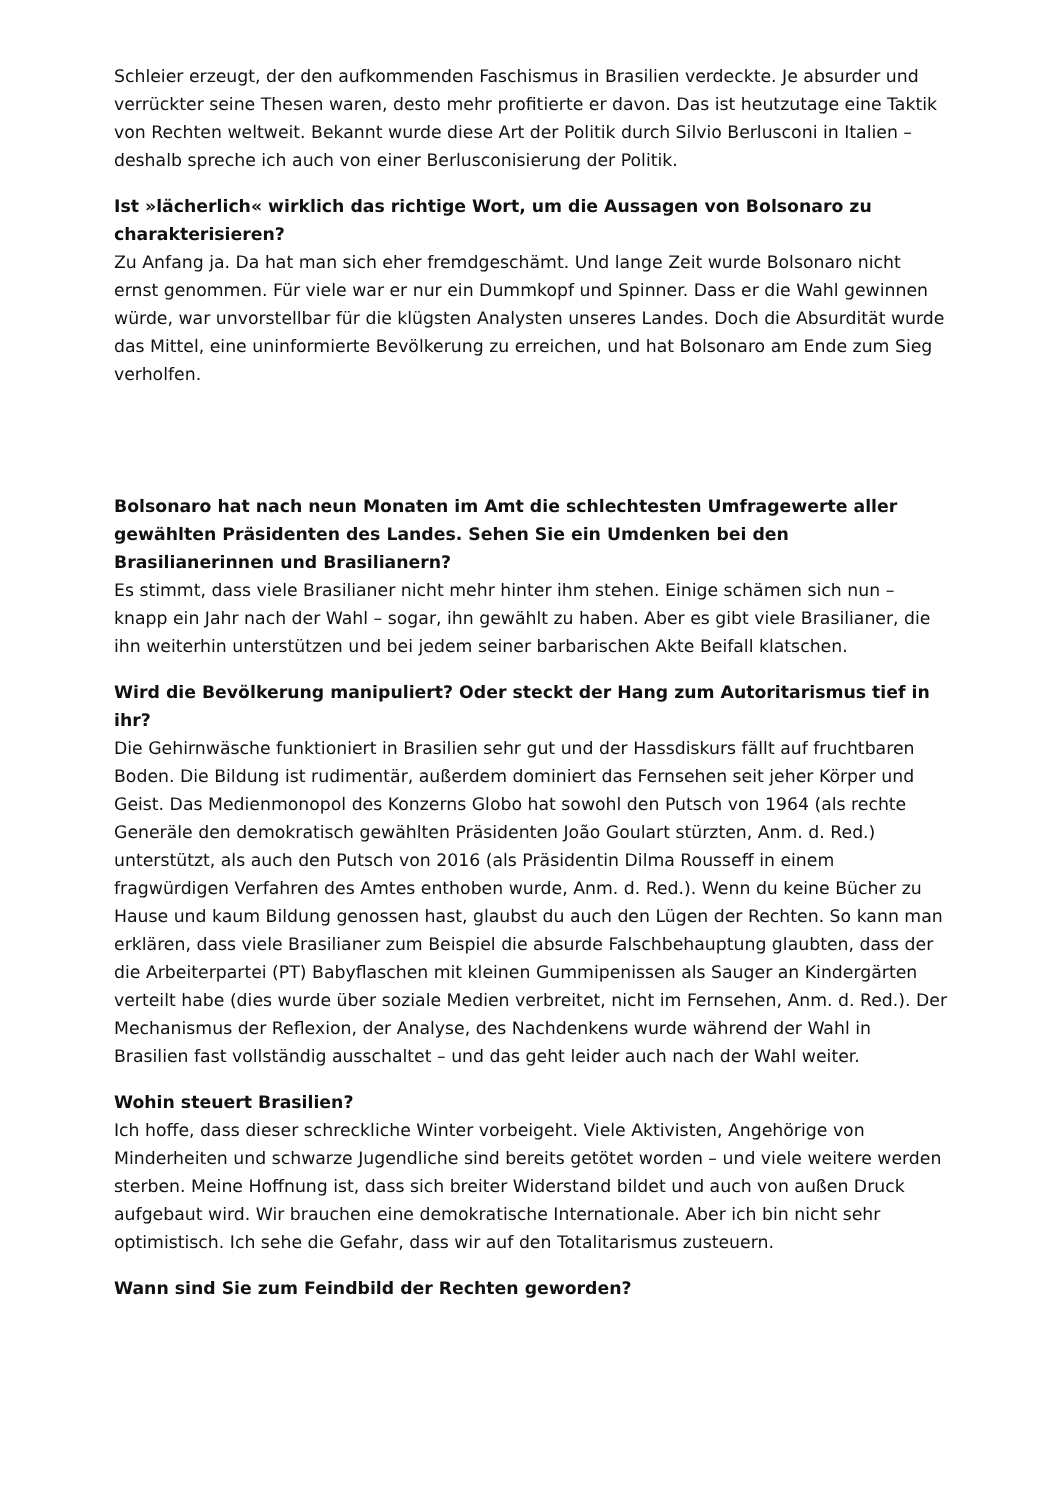Schleier erzeugt, der den aufkommenden Faschismus in Brasilien verdeckte. Je absurder und verrückter seine Thesen waren, desto mehr profitierte er davon. Das ist heutzutage eine Taktik von Rechten weltweit. Bekannt wurde diese Art der Politik durch Silvio Berlusconi in Italien – deshalb spreche ich auch von einer Berlusconisierung der Politik.
Ist »lächerlich« wirklich das richtige Wort, um die Aussagen von Bolsonaro zu charakterisieren?
Zu Anfang ja. Da hat man sich eher fremdgeschämt. Und lange Zeit wurde Bolsonaro nicht ernst genommen. Für viele war er nur ein Dummkopf und Spinner. Dass er die Wahl gewinnen würde, war unvorstellbar für die klügsten Analysten unseres Landes. Doch die Absurdität wurde das Mittel, eine uninformierte Bevölkerung zu erreichen, und hat Bolsonaro am Ende zum Sieg verholfen.
Bolsonaro hat nach neun Monaten im Amt die schlechtesten Umfragewerte aller gewählten Präsidenten des Landes. Sehen Sie ein Umdenken bei den Brasilianerinnen und Brasilianern?
Es stimmt, dass viele Brasilianer nicht mehr hinter ihm stehen. Einige schämen sich nun – knapp ein Jahr nach der Wahl – sogar, ihn gewählt zu haben. Aber es gibt viele Brasilianer, die ihn weiterhin unterstützen und bei jedem seiner barbarischen Akte Beifall klatschen.
Wird die Bevölkerung manipuliert? Oder steckt der Hang zum Autoritarismus tief in ihr?
Die Gehirnwäsche funktioniert in Brasilien sehr gut und der Hassdiskurs fällt auf fruchtbaren Boden. Die Bildung ist rudimentär, außerdem dominiert das Fernsehen seit jeher Körper und Geist. Das Medienmonopol des Konzerns Globo hat sowohl den Putsch von 1964 (als rechte Generäle den demokratisch gewählten Präsidenten João Goulart stürzten, Anm. d. Red.) unterstützt, als auch den Putsch von 2016 (als Präsidentin Dilma Rousseff in einem fragwürdigen Verfahren des Amtes enthoben wurde, Anm. d. Red.). Wenn du keine Bücher zu Hause und kaum Bildung genossen hast, glaubst du auch den Lügen der Rechten. So kann man erklären, dass viele Brasilianer zum Beispiel die absurde Falschbehauptung glaubten, dass der die Arbeiterpartei (PT) Babyflaschen mit kleinen Gummipenissen als Sauger an Kindergärten verteilt habe (dies wurde über soziale Medien verbreitet, nicht im Fernsehen, Anm. d. Red.). Der Mechanismus der Reflexion, der Analyse, des Nachdenkens wurde während der Wahl in Brasilien fast vollständig ausschaltet – und das geht leider auch nach der Wahl weiter.
Wohin steuert Brasilien?
Ich hoffe, dass dieser schreckliche Winter vorbeigeht. Viele Aktivisten, Angehörige von Minderheiten und schwarze Jugendliche sind bereits getötet worden – und viele weitere werden sterben. Meine Hoffnung ist, dass sich breiter Widerstand bildet und auch von außen Druck aufgebaut wird. Wir brauchen eine demokratische Internationale. Aber ich bin nicht sehr optimistisch. Ich sehe die Gefahr, dass wir auf den Totalitarismus zusteuern.
Wann sind Sie zum Feindbild der Rechten geworden?